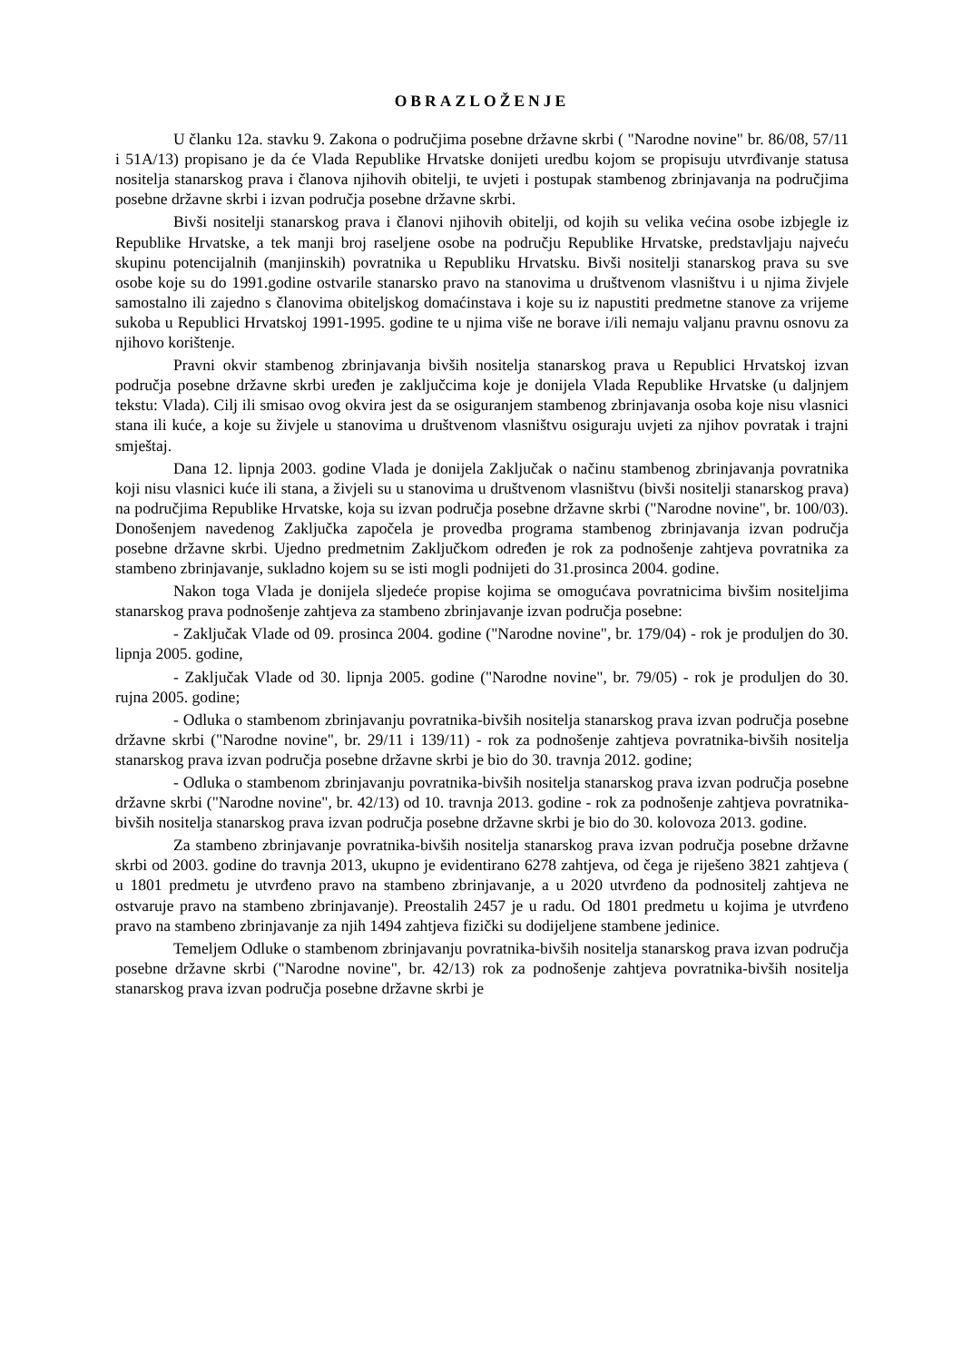OBRAZLOŽENJE
U članku 12a. stavku 9. Zakona o područjima posebne državne skrbi ( "Narodne novine" br. 86/08, 57/11 i 51A/13) propisano je da će Vlada Republike Hrvatske donijeti uredbu kojom se propisuju utvrđivanje statusa nositelja stanarskog prava i članova njihovih obitelji, te uvjeti i postupak stambenog zbrinjavanja na područjima posebne državne skrbi i izvan područja posebne državne skrbi.
Bivši nositelji stanarskog prava i članovi njihovih obitelji, od kojih su velika većina osobe izbjegle iz Republike Hrvatske, a tek manji broj raseljene osobe na području Republike Hrvatske, predstavljaju najveću skupinu potencijalnih (manjinskih) povratnika u Republiku Hrvatsku. Bivši nositelji stanarskog prava su sve osobe koje su do 1991.godine ostvarile stanarsko pravo na stanovima u društvenom vlasništvu i u njima živjele samostalno ili zajedno s članovima obiteljskog domaćinstava i koje su iz napustiti predmetne stanove za vrijeme sukoba u Republici Hrvatskoj 1991-1995. godine te u njima više ne borave i/ili nemaju valjanu pravnu osnovu za njihovo korištenje.
Pravni okvir stambenog zbrinjavanja bivših nositelja stanarskog prava u Republici Hrvatskoj izvan područja posebne državne skrbi uređen je zaključcima koje je donijela Vlada Republike Hrvatske (u daljnjem tekstu: Vlada). Cilj ili smisao ovog okvira jest da se osiguranjem stambenog zbrinjavanja osoba koje nisu vlasnici stana ili kuće, a koje su živjele u stanovima u društvenom vlasništvu osiguraju uvjeti za njihov povratak i trajni smještaj.
Dana 12. lipnja 2003. godine Vlada je donijela Zaključak o načinu stambenog zbrinjavanja povratnika koji nisu vlasnici kuće ili stana, a živjeli su u stanovima u društvenom vlasništvu (bivši nositelji stanarskog prava) na područjima Republike Hrvatske, koja su izvan područja posebne državne skrbi ("Narodne novine", br. 100/03). Donošenjem navedenog Zaključka započela je provedba programa stambenog zbrinjavanja izvan područja posebne državne skrbi. Ujedno predmetnim Zaključkom određen je rok za podnošenje zahtjeva povratnika za stambeno zbrinjavanje, sukladno kojem su se isti mogli podnijeti do 31.prosinca 2004. godine.
Nakon toga Vlada je donijela sljedeće propise kojima se omogućava povratnicima bivšim nositeljima stanarskog prava podnošenje zahtjeva za stambeno zbrinjavanje izvan područja posebne:
- Zaključak Vlade od 09. prosinca 2004. godine ("Narodne novine", br. 179/04) - rok je produljen do 30. lipnja 2005. godine,
- Zaključak Vlade od 30. lipnja 2005. godine ("Narodne novine", br. 79/05) - rok je produljen do 30. rujna 2005. godine;
- Odluka o stambenom zbrinjavanju povratnika-bivših nositelja stanarskog prava izvan područja posebne državne skrbi ("Narodne novine", br. 29/11 i 139/11) - rok za podnošenje zahtjeva povratnika-bivših nositelja stanarskog prava izvan područja posebne državne skrbi je bio do 30. travnja 2012. godine;
- Odluka o stambenom zbrinjavanju povratnika-bivših nositelja stanarskog prava izvan područja posebne državne skrbi ("Narodne novine", br. 42/13) od 10. travnja 2013. godine - rok za podnošenje zahtjeva povratnika-bivših nositelja stanarskog prava izvan područja posebne državne skrbi je bio do 30. kolovoza 2013. godine.
Za stambeno zbrinjavanje povratnika-bivših nositelja stanarskog prava izvan područja posebne državne skrbi od 2003. godine do travnja 2013, ukupno je evidentirano 6278 zahtjeva, od čega je riješeno 3821 zahtjeva ( u 1801 predmetu je utvrđeno pravo na stambeno zbrinjavanje, a u 2020 utvrđeno da podnositelj zahtjeva ne ostvaruje pravo na stambeno zbrinjavanje). Preostalih 2457 je u radu. Od 1801 predmetu u kojima je utvrđeno pravo na stambeno zbrinjavanje za njih 1494 zahtjeva fizički su dodijeljene stambene jedinice.
Temeljem Odluke o stambenom zbrinjavanju povratnika-bivših nositelja stanarskog prava izvan područja posebne državne skrbi ("Narodne novine", br. 42/13) rok za podnošenje zahtjeva povratnika-bivših nositelja stanarskog prava izvan područja posebne državne skrbi je